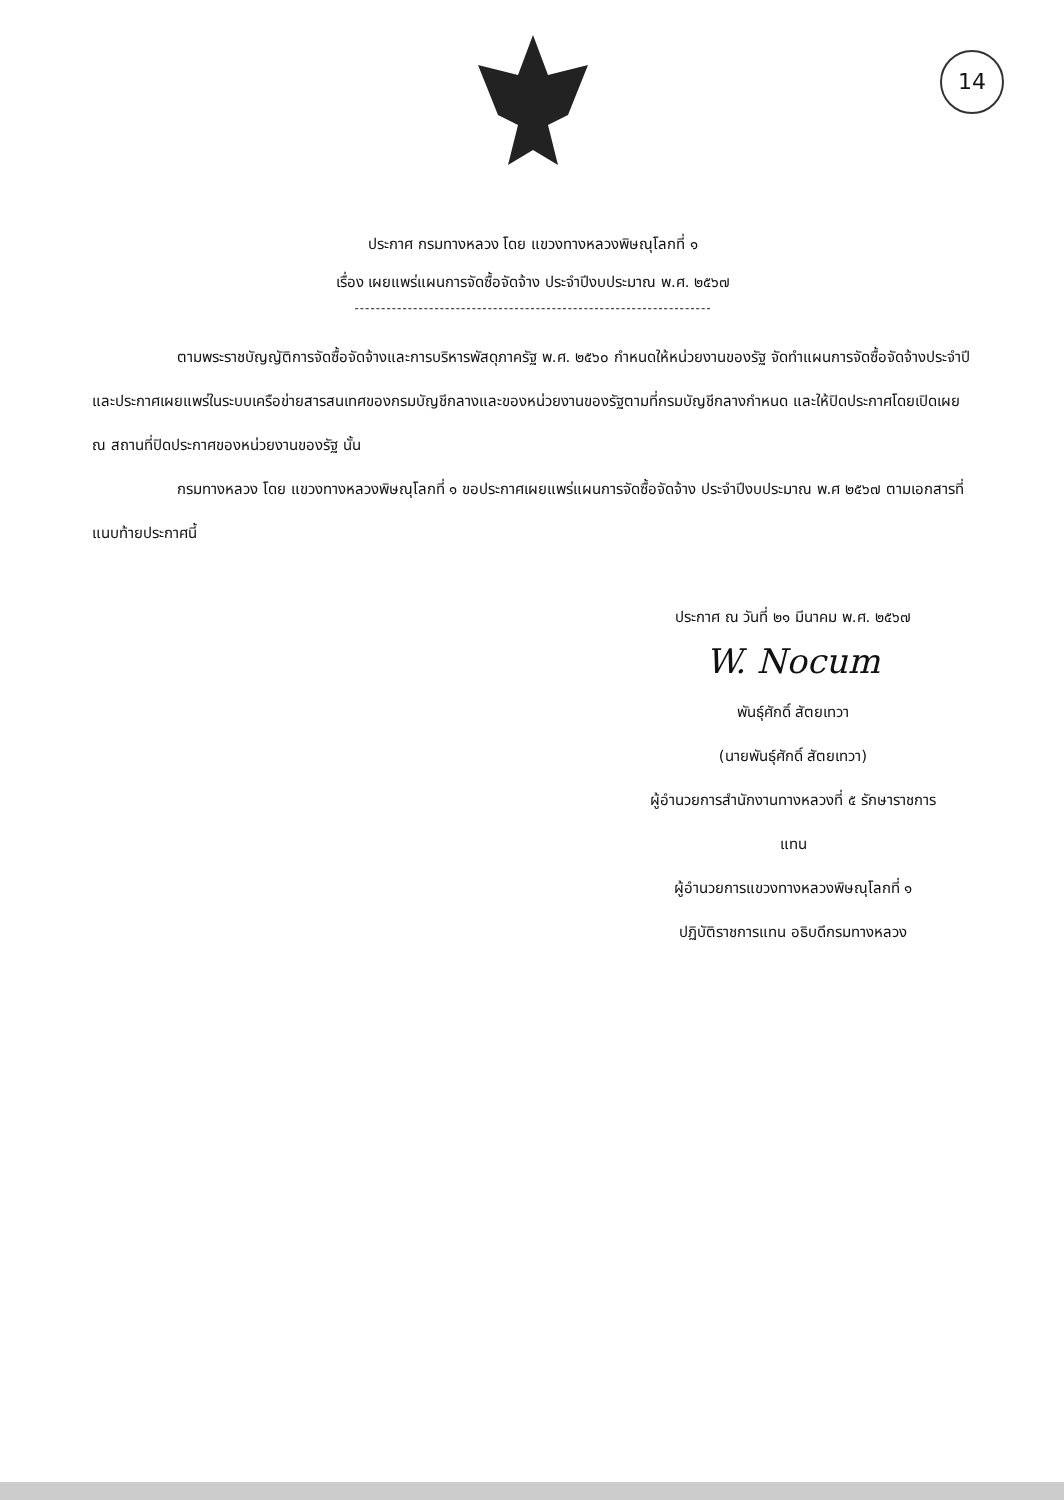14
ประกาศ กรมทางหลวง โดย แขวงทางหลวงพิษณุโลกที่ ๑
เรื่อง เผยแพร่แผนการจัดซื้อจัดจ้าง ประจำปีงบประมาณ พ.ศ. ๒๕๖๗
-------------------------------------------------------------------
ตามพระราชบัญญัติการจัดซื้อจัดจ้างและการบริหารพัสดุภาครัฐ พ.ศ. ๒๕๖๐ กำหนดให้หน่วยงานของรัฐ จัดทำแผนการจัดซื้อจัดจ้างประจำปี และประกาศเผยแพร่ในระบบเครือข่ายสารสนเทศของกรมบัญชีกลางและของหน่วยงานของรัฐตามที่กรมบัญชีกลางกำหนด และให้ปิดประกาศโดยเปิดเผย ณ สถานที่ปิดประกาศของหน่วยงานของรัฐ นั้น
กรมทางหลวง โดย แขวงทางหลวงพิษณุโลกที่ ๑ ขอประกาศเผยแพร่แผนการจัดซื้อจัดจ้าง ประจำปีงบประมาณ พ.ศ ๒๕๖๗ ตามเอกสารที่แนบท้ายประกาศนี้
ประกาศ ณ วันที่ ๒๑ มีนาคม พ.ศ. ๒๕๖๗
W. Nocum
พันธุ์ศักดิ์ สัตยเทวา
(นายพันธุ์ศักดิ์ สัตยเทวา)
ผู้อำนวยการสำนักงานทางหลวงที่ ๕ รักษาราชการ
แทน
ผู้อำนวยการแขวงทางหลวงพิษณุโลกที่ ๑
ปฏิบัติราชการแทน อธิบดีกรมทางหลวง